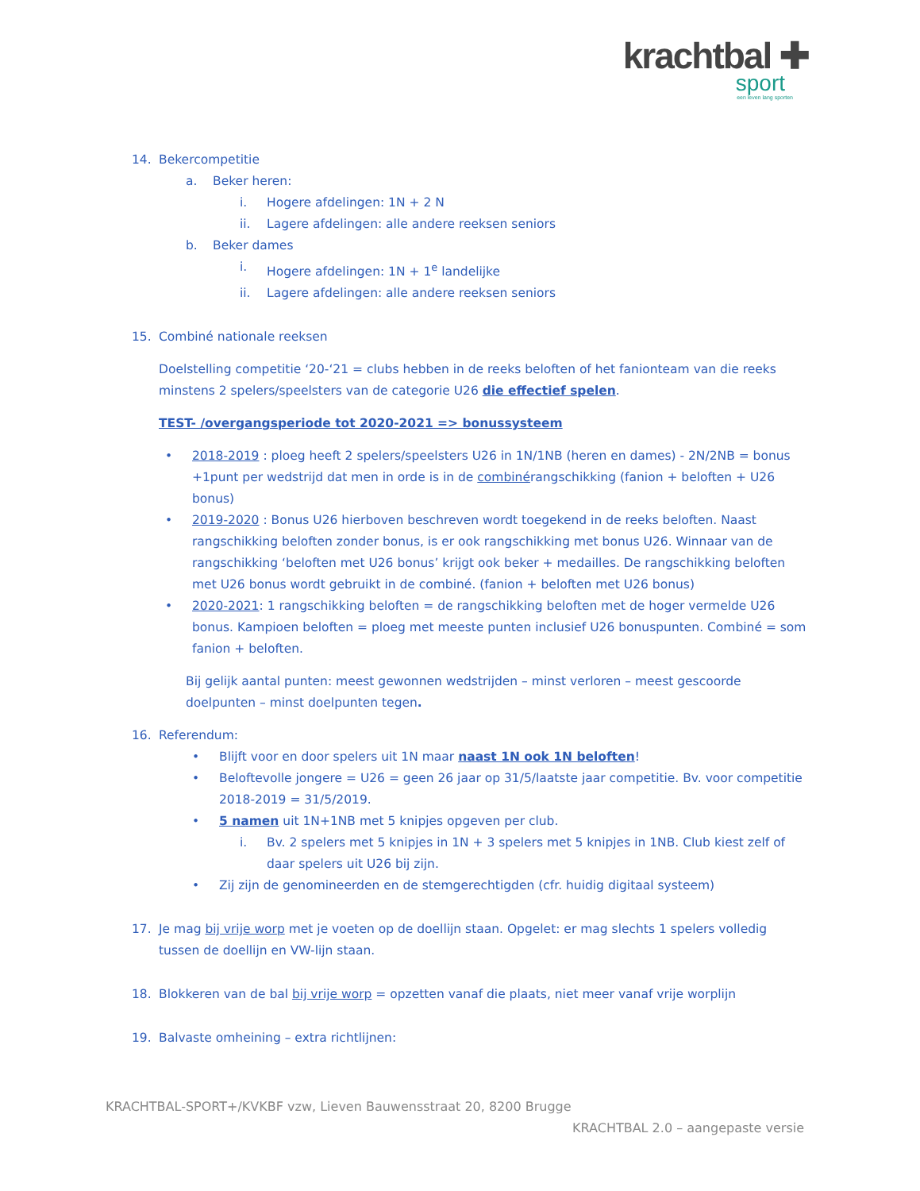krachtbal ✚
sport
een leven lang sporten
14. Bekercompetitie
a. Beker heren:
i. Hogere afdelingen: 1N + 2 N
ii. Lagere afdelingen: alle andere reeksen seniors
b. Beker dames
i. Hogere afdelingen: 1N + 1<sup>e</sup> landelijke
ii. Lagere afdelingen: alle andere reeksen seniors
15. Combiné nationale reeksen
Doelstelling competitie ‘20-‘21 = clubs hebben in de reeks beloften of het fanionteam van die reeks minstens 2 spelers/speelsters van de categorie U26 die effectief spelen.
TEST- /overgangsperiode tot 2020-2021 => bonussysteem
• 2018-2019 : ploeg heeft 2 spelers/speelsters U26 in 1N/1NB (heren en dames) - 2N/2NB = bonus +1punt per wedstrijd dat men in orde is in de combinérangschikking (fanion + beloften + U26 bonus)
• 2019-2020 : Bonus U26 hierboven beschreven wordt toegekend in de reeks beloften. Naast rangschikking beloften zonder bonus, is er ook rangschikking met bonus U26. Winnaar van de rangschikking ‘beloften met U26 bonus’ krijgt ook beker + medailles. De rangschikking beloften met U26 bonus wordt gebruikt in de combiné. (fanion + beloften met U26 bonus)
• 2020-2021: 1 rangschikking beloften = de rangschikking beloften met de hoger vermelde U26 bonus. Kampioen beloften = ploeg met meeste punten inclusief U26 bonuspunten. Combiné = som fanion + beloften.
Bij gelijk aantal punten: meest gewonnen wedstrijden – minst verloren – meest gescoorde doelpunten – minst doelpunten tegen.
16. Referendum:
• Blijft voor en door spelers uit 1N maar naast 1N ook 1N beloften!
• Beloftevolle jongere = U26 = geen 26 jaar op 31/5/laatste jaar competitie. Bv. voor competitie 2018-2019 = 31/5/2019.
• 5 namen uit 1N+1NB met 5 knipjes opgeven per club.
i. Bv. 2 spelers met 5 knipjes in 1N + 3 spelers met 5 knipjes in 1NB. Club kiest zelf of daar spelers uit U26 bij zijn.
• Zij zijn de genomineerden en de stemgerechtigden (cfr. huidig digitaal systeem)
17. Je mag bij vrije worp met je voeten op de doellijn staan. Opgelet: er mag slechts 1 spelers volledig tussen de doellijn en VW-lijn staan.
18. Blokkeren van de bal bij vrije worp = opzetten vanaf die plaats, niet meer vanaf vrije worplijn
19. Balvaste omheining – extra richtlijnen:
KRACHTBAL-SPORT+/KVKBF vzw, Lieven Bauwensstraat 20, 8200 Brugge
KRACHTBAL 2.0 – aangepaste versie